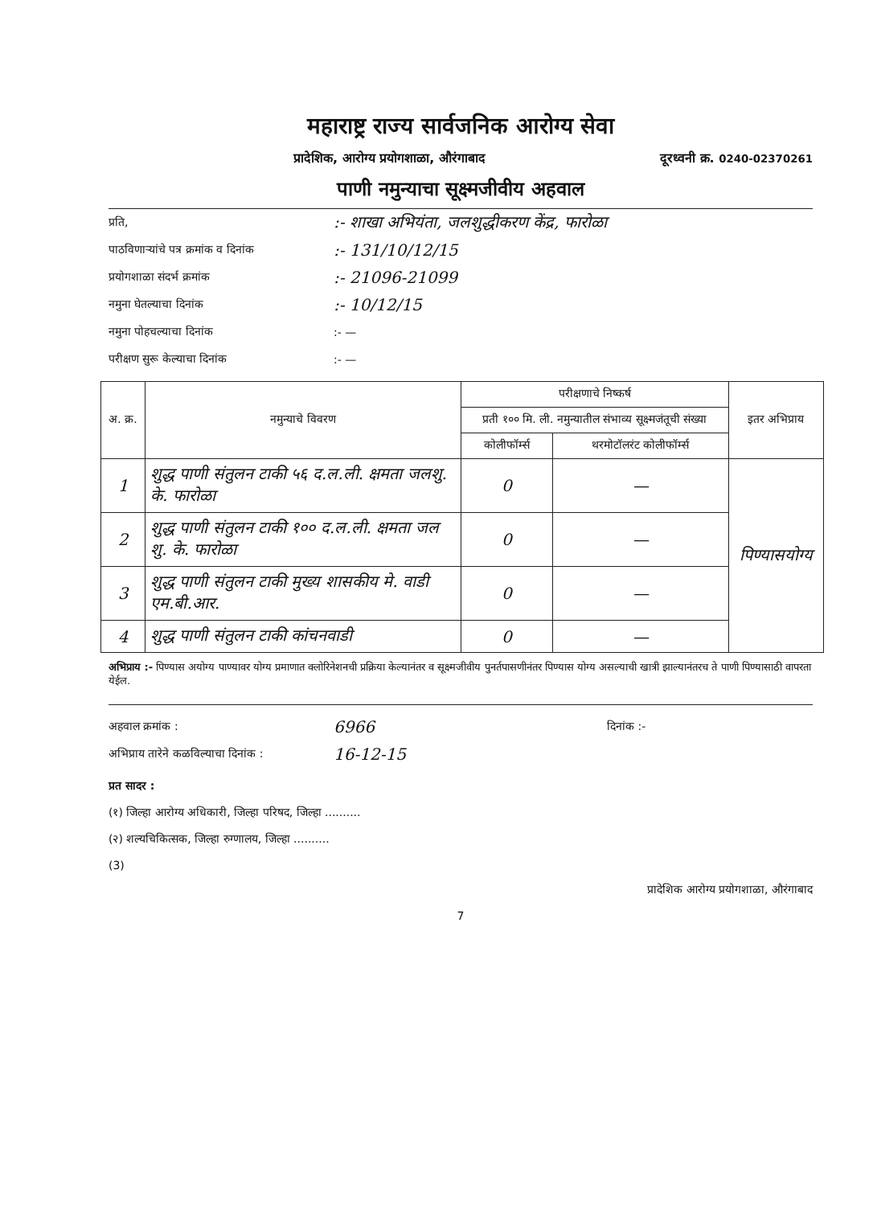महाराष्ट्र राज्य सार्वजनिक आरोग्य सेवा
प्रादेशिक, आरोग्य प्रयोगशाळा, औरंगाबाद दूरध्वनी क्र. 0240-02370261
पाणी नमुन्याचा सूक्ष्मजीवीय अहवाल
प्रति,:- शाखा अभियंता, जलशुद्धीकरण केंद्र, फारोळा
पाठविणाऱ्यांचे पत्र क्रमांक व दिनांक:- 131/10/12/15
प्रयोगशाळा संदर्भ क्रमांक:- 21096-21099
नमुना घेतल्याचा दिनांक:- 10/12/15
नमुना पोहचल्याचा दिनांक:- —
परीक्षण सुरू केल्याचा दिनांक:- —
| अ. क्र. | नमुन्याचे विवरण | परीक्षणाचे निष्कर्ष | | इतर अभिप्राय |
| --- | --- | --- | --- | --- |
| | | प्रती १०० मि. ली. नमुन्यातील संभाव्य सूक्ष्मजंतूची संख्या | | |
| | | कोलीफॉर्म्स | थरमोटॉलरंट कोलीफॉर्म्स | |
| 1 | शुद्ध पाणी संतुलन टाकी ५६ द.ल.ली. क्षमता जलशु. के. फारोळा | 0 | — | पिण्यासयोग्य |
| 2 | शुद्ध पाणी संतुलन टाकी १०० द.ल.ली. क्षमता जल शु. के. फारोळा | 0 | — | |
| 3 | शुद्ध पाणी संतुलन टाकी मुख्य शासकीय मे. वाडी एम.बी.आर. | 0 | — | |
| 4 | शुद्ध पाणी संतुलन टाकी कांचनवाडी | 0 | — | |
अभिप्राय :- पिण्यास अयोग्य पाण्यावर योग्य प्रमाणात क्लोरिनेशनची प्रक्रिया केल्यानंतर व सूक्ष्मजीवीय पुनर्तपासणीनंतर पिण्यास योग्य असल्याची खात्री झाल्यानंतरच ते पाणी पिण्यासाठी वापरता येईल.
अहवाल क्रमांक : 6966 दिनांक :-
अभिप्राय तारेने कळविल्याचा दिनांक : 16-12-15
प्रत सादर :
(१) जिल्हा आरोग्य अधिकारी, जिल्हा परिषद, जिल्हा ..........
(२) शल्यचिकित्सक, जिल्हा रुग्णालय, जिल्हा ..........
(3)
प्रादेशिक आरोग्य प्रयोगशाळा, औरंगाबाद
7